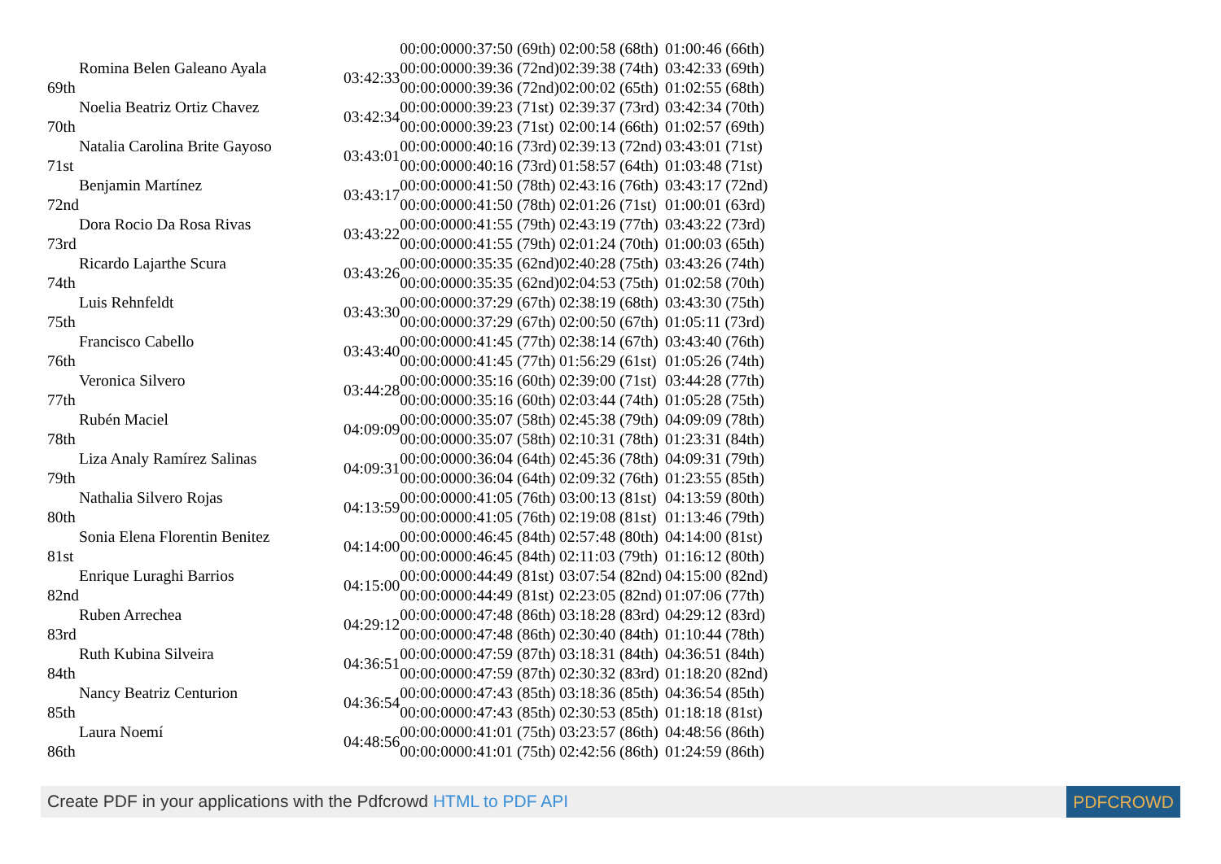| | | | 00:00:0000:37:50 (69th) | 02:00:58 (68th) | 01:00:46 (66th) |
| 69th | Romina Belen Galeano Ayala | 03:42:33 | 00:00:0000:39:36 (72nd) | 02:39:38 (74th) | 03:42:33 (69th) |
| | | | 00:00:0000:39:36 (72nd) | 02:00:02 (65th) | 01:02:55 (68th) |
| 70th | Noelia Beatriz Ortiz Chavez | 03:42:34 | 00:00:0000:39:23 (71st) | 02:39:37 (73rd) | 03:42:34 (70th) |
| | | | 00:00:0000:39:23 (71st) | 02:00:14 (66th) | 01:02:57 (69th) |
| 71st | Natalia Carolina Brite Gayoso | 03:43:01 | 00:00:0000:40:16 (73rd) | 02:39:13 (72nd) | 03:43:01 (71st) |
| | | | 00:00:0000:40:16 (73rd) | 01:58:57 (64th) | 01:03:48 (71st) |
| 72nd | Benjamin Martínez | 03:43:17 | 00:00:0000:41:50 (78th) | 02:43:16 (76th) | 03:43:17 (72nd) |
| | | | 00:00:0000:41:50 (78th) | 02:01:26 (71st) | 01:00:01 (63rd) |
| 73rd | Dora Rocio Da Rosa Rivas | 03:43:22 | 00:00:0000:41:55 (79th) | 02:43:19 (77th) | 03:43:22 (73rd) |
| | | | 00:00:0000:41:55 (79th) | 02:01:24 (70th) | 01:00:03 (65th) |
| 74th | Ricardo Lajarthe Scura | 03:43:26 | 00:00:0000:35:35 (62nd) | 02:40:28 (75th) | 03:43:26 (74th) |
| | | | 00:00:0000:35:35 (62nd) | 02:04:53 (75th) | 01:02:58 (70th) |
| 75th | Luis Rehnfeldt | 03:43:30 | 00:00:0000:37:29 (67th) | 02:38:19 (68th) | 03:43:30 (75th) |
| | | | 00:00:0000:37:29 (67th) | 02:00:50 (67th) | 01:05:11 (73rd) |
| 76th | Francisco Cabello | 03:43:40 | 00:00:0000:41:45 (77th) | 02:38:14 (67th) | 03:43:40 (76th) |
| | | | 00:00:0000:41:45 (77th) | 01:56:29 (61st) | 01:05:26 (74th) |
| 77th | Veronica Silvero | 03:44:28 | 00:00:0000:35:16 (60th) | 02:39:00 (71st) | 03:44:28 (77th) |
| | | | 00:00:0000:35:16 (60th) | 02:03:44 (74th) | 01:05:28 (75th) |
| 78th | Rubén Maciel | 04:09:09 | 00:00:0000:35:07 (58th) | 02:45:38 (79th) | 04:09:09 (78th) |
| | | | 00:00:0000:35:07 (58th) | 02:10:31 (78th) | 01:23:31 (84th) |
| 79th | Liza Analy Ramírez Salinas | 04:09:31 | 00:00:0000:36:04 (64th) | 02:45:36 (78th) | 04:09:31 (79th) |
| | | | 00:00:0000:36:04 (64th) | 02:09:32 (76th) | 01:23:55 (85th) |
| 80th | Nathalia Silvero Rojas | 04:13:59 | 00:00:0000:41:05 (76th) | 03:00:13 (81st) | 04:13:59 (80th) |
| | | | 00:00:0000:41:05 (76th) | 02:19:08 (81st) | 01:13:46 (79th) |
| 81st | Sonia Elena Florentin Benitez | 04:14:00 | 00:00:0000:46:45 (84th) | 02:57:48 (80th) | 04:14:00 (81st) |
| | | | 00:00:0000:46:45 (84th) | 02:11:03 (79th) | 01:16:12 (80th) |
| 82nd | Enrique Luraghi Barrios | 04:15:00 | 00:00:0000:44:49 (81st) | 03:07:54 (82nd) | 04:15:00 (82nd) |
| | | | 00:00:0000:44:49 (81st) | 02:23:05 (82nd) | 01:07:06 (77th) |
| 83rd | Ruben Arrechea | 04:29:12 | 00:00:0000:47:48 (86th) | 03:18:28 (83rd) | 04:29:12 (83rd) |
| | | | 00:00:0000:47:48 (86th) | 02:30:40 (84th) | 01:10:44 (78th) |
| 84th | Ruth Kubina Silveira | 04:36:51 | 00:00:0000:47:59 (87th) | 03:18:31 (84th) | 04:36:51 (84th) |
| | | | 00:00:0000:47:59 (87th) | 02:30:32 (83rd) | 01:18:20 (82nd) |
| 85th | Nancy Beatriz Centurion | 04:36:54 | 00:00:0000:47:43 (85th) | 03:18:36 (85th) | 04:36:54 (85th) |
| | | | 00:00:0000:47:43 (85th) | 02:30:53 (85th) | 01:18:18 (81st) |
| 86th | Laura Noemí | 04:48:56 | 00:00:0000:41:01 (75th) | 03:23:57 (86th) | 04:48:56 (86th) |
| | | | 00:00:0000:41:01 (75th) | 02:42:56 (86th) | 01:24:59 (86th) |
Create PDF in your applications with the Pdfcrowd HTML to PDF API PDFCROWD